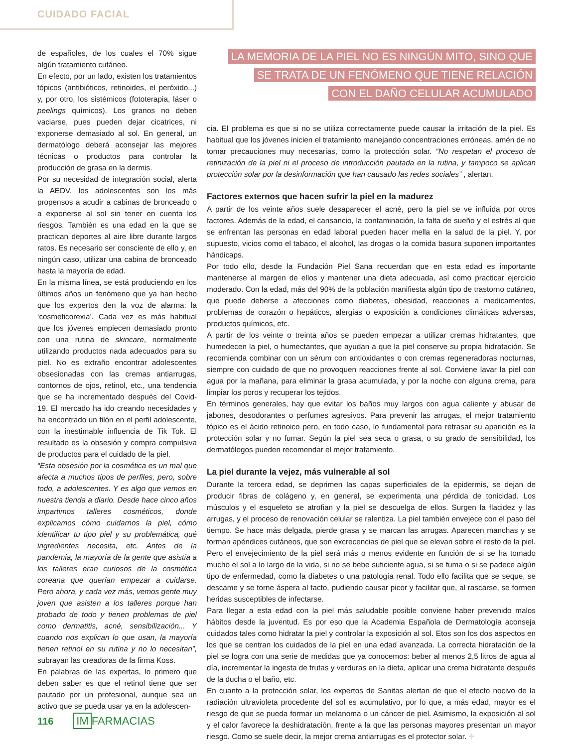CUIDADO FACIAL
de españoles, de los cuales el 70% sigue algún tratamiento cutáneo.
En efecto, por un lado, existen los tratamientos tópicos (antibióticos, retinoides, el peróxido...) y, por otro, los sistémicos (fototerapia, láser o peelings químicos). Los granos no deben vaciarse, pues pueden dejar cicatrices, ni exponerse demasiado al sol. En general, un dermatólogo deberá aconsejar las mejores técnicas o productos para controlar la producción de grasa en la dermis.
Por su necesidad de integración social, alerta la AEDV, los adolescentes son los más propensos a acudir a cabinas de bronceado o a exponerse al sol sin tener en cuenta los riesgos. También es una edad en la que se practican deportes al aire libre durante largos ratos. Es necesario ser consciente de ello y, en ningún caso, utilizar una cabina de bronceado hasta la mayoría de edad.
En la misma línea, se está produciendo en los últimos años un fenómeno que ya han hecho que los expertos den la voz de alarma: la ‘cosmeticorexia’. Cada vez es más habitual que los jóvenes empiecen demasiado pronto con una rutina de skincare, normalmente utilizando productos nada adecuados para su piel. No es extraño encontrar adolescentes obsesionadas con las cremas antiarrugas, contornos de ojos, retinol, etc., una tendencia que se ha incrementado después del Covid-19. El mercado ha ido creando necesidades y ha encontrado un filón en el perfil adolescente, con la inestimable influencia de Tik Tok. El resultado es la obsesión y compra compulsiva de productos para el cuidado de la piel.
“Esta obsesión por la cosmética es un mal que afecta a muchos tipos de perfiles, pero, sobre todo, a adolescentes. Y es algo que vemos en nuestra tienda a diario. Desde hace cinco años impartimos talleres cosméticos, donde explicamos cómo cuidarnos la piel, cómo identificar tu tipo piel y su problemática, qué ingredientes necesita, etc. Antes de la pandemia, la mayoría de la gente que asistía a los talleres eran curiosos de la cosmética coreana que querían empezar a cuidarse. Pero ahora, y cada vez más, vemos gente muy joven que asisten a los talleres porque han probado de todo y tienen problemas de piel como dermatitis, acné, sensibilización... Y cuando nos explican lo que usan, la mayoría tienen retinol en su rutina y no lo necesitan”, subrayan las creadoras de la firma Koss.
En palabras de las expertas, lo primero que deben saber es que el retinol tiene que ser pautado por un profesional, aunque sea un activo que se pueda usar ya en la adolescen-
LA MEMORIA DE LA PIEL NO ES NINGÚN MITO, SINO QUE
SE TRATA DE UN FENÓMENO QUE TIENE RELACIÓN
CON EL DAÑO CELULAR ACUMULADO
cia. El problema es que si no se utiliza correctamente puede causar la irritación de la piel. Es habitual que los jóvenes inicien el tratamiento manejando concentraciones erróneas, amén de no tomar precauciones muy necesarias, como la protección solar. “No respetan el proceso de retinización de la piel ni el proceso de introducción pautada en la rutina, y tampoco se aplican protección solar por la desinformación que han causado las redes sociales” , alertan.
Factores externos que hacen sufrir la piel en la madurez
A partir de los veinte años suele desaparecer el acné, pero la piel se ve influida por otros factores. Además de la edad, el cansancio, la contaminación, la falta de sueño y el estrés al que se enfrentan las personas en edad laboral pueden hacer mella en la salud de la piel. Y, por supuesto, vicios como el tabaco, el alcohol, las drogas o la comida basura suponen importantes hándicaps.
Por todo ello, desde la Fundación Piel Sana recuerdan que en esta edad es importante mantenerse al margen de ellos y mantener una dieta adecuada, así como practicar ejercicio moderado. Con la edad, más del 90% de la población manifiesta algún tipo de trastorno cutáneo, que puede deberse a afecciones como diabetes, obesidad, reacciones a medicamentos, problemas de corazón o hepáticos, alergias o exposición a condiciones climáticas adversas, productos químicos, etc.
A partir de los veinte o treinta años se pueden empezar a utilizar cremas hidratantes, que humedecen la piel, o humectantes, que ayudan a que la piel conserve su propia hidratación. Se recomienda combinar con un sérum con antioxidantes o con cremas regeneradoras nocturnas, siempre con cuidado de que no provoquen reacciones frente al sol. Conviene lavar la piel con agua por la mañana, para eliminar la grasa acumulada, y por la noche con alguna crema, para limpiar los poros y recuperar los tejidos.
En términos generales, hay que evitar los baños muy largos con agua caliente y abusar de jabones, desodorantes o perfumes agresivos. Para prevenir las arrugas, el mejor tratamiento tópico es el ácido retinoico pero, en todo caso, lo fundamental para retrasar su aparición es la protección solar y no fumar. Según la piel sea seca o grasa, o su grado de sensibilidad, los dermatólogos pueden recomendar el mejor tratamiento.
La piel durante la vejez, más vulnerable al sol
Durante la tercera edad, se deprimen las capas superficiales de la epidermis, se dejan de producir fibras de colágeno y, en general, se experimenta una pérdida de tonicidad. Los músculos y el esqueleto se atrofian y la piel se descuelga de ellos. Surgen la flacidez y las arrugas, y el proceso de renovación celular se ralentiza. La piel también envejece con el paso del tiempo. Se hace más delgada, pierde grasa y se marcan las arrugas. Aparecen manchas y se forman apéndices cutáneos, que son excrecencias de piel que se elevan sobre el resto de la piel. Pero el envejecimiento de la piel será más o menos evidente en función de si se ha tomado mucho el sol a lo largo de la vida, si no se bebe suficiente agua, si se fuma o si se padece algún tipo de enfermedad, como la diabetes o una patología renal. Todo ello facilita que se seque, se descame y se torne áspera al tacto, pudiendo causar picor y facilitar que, al rascarse, se formen heridas susceptibles de infectarse.
Para llegar a esta edad con la piel más saludable posible conviene haber prevenido malos hábitos desde la juventud. Es por eso que la Academia Española de Dermatología aconseja cuidados tales como hidratar la piel y controlar la exposición al sol. Etos son los dos aspectos en los que se centran los cuidados de la piel en una edad avanzada. La correcta hidratación de la piel se logra con una serie de medidas que ya conocemos: beber al menos 2,5 litros de agua al día, incrementar la ingesta de frutas y verduras en la dieta, aplicar una crema hidratante después de la ducha o el baño, etc.
En cuanto a la protección solar, los expertos de Sanitas alertan de que el efecto nocivo de la radiación ultravioleta procedente del sol es acumulativo, por lo que, a más edad, mayor es el riesgo de que se pueda formar un melanoma o un cáncer de piel. Asimismo, la exposición al sol y el calor favorece la deshidratación, frente a la que las personas mayores presentan un mayor riesgo. Como se suele decir, la mejor crema antiarrugas es el protector solar. ✚
116 IM FARMACIAS